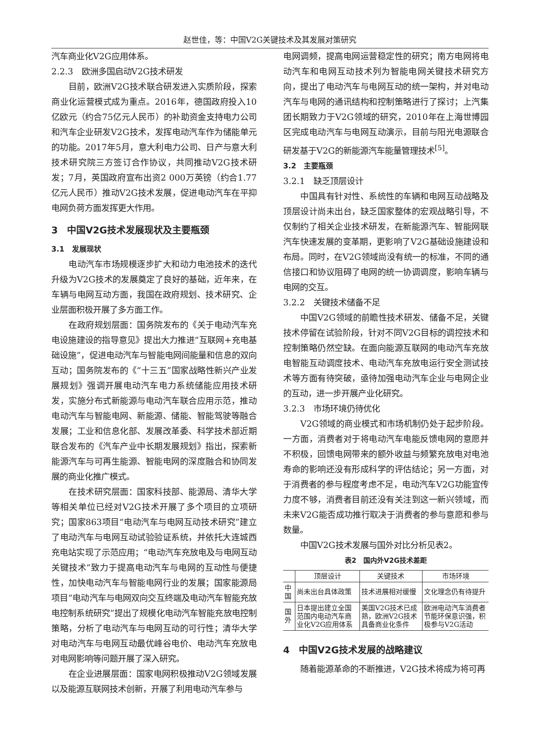赵世佳，等：中国V2G关键技术及其发展对策研究
汽车商业化V2G应用体系。
2.2.3　欧洲多国启动V2G技术研发
目前，欧洲V2G技术联合研发进入实质阶段，探索商业化运营模式成为重点。2016年，德国政府投入10亿欧元（约合75亿元人民币）的补助资金支持电力公司和汽车企业研发V2G技术，发挥电动汽车作为储能单元的功能。2017年5月，意大利电力公司、日产与意大利技术研究院三方签订合作协议，共同推动V2G技术研发；7月，英国政府宣布出资2 000万英镑（约合1.77亿元人民币）推动V2G技术发展，促进电动汽车在平抑电网负荷方面发挥更大作用。
3　中国V2G技术发展现状及主要瓶颈
3.1　发展现状
电动汽车市场规模逐步扩大和动力电池技术的迭代升级为V2G技术的发展奠定了良好的基础，近年来，在车辆与电网互动方面，我国在政府规划、技术研究、企业层面积极开展了多方面工作。
在政府规划层面：国务院发布的《关于电动汽车充电设施建设的指导意见》提出大力推进“互联网+充电基础设施”，促进电动汽车与智能电网间能量和信息的双向互动；国务院发布的《“十三五”国家战略性新兴产业发展规划》强调开展电动汽车电力系统储能应用技术研发，实施分布式新能源与电动汽车联合应用示范，推动电动汽车与智能电网、新能源、储能、智能驾驶等融合发展；工业和信息化部、发展改革委、科学技术部近期联合发布的《汽车产业中长期发展规划》指出，探索新能源汽车与可再生能源、智能电网的深度融合和协同发展的商业化推广模式。
在技术研究层面：国家科技部、能源局、清华大学等相关单位已经对V2G技术开展了多个项目的立项研究；国家863项目“电动汽车与电网互动技术研究”建立了电动汽车与电网互动试验验证系统，并依托大连城西充电站实现了示范应用；“电动汽车充放电及与电网互动关键技术”致力于提高电动汽车与电网的互动性与便捷性，加快电动汽车与智能电网行业的发展；国家能源局项目“电动汽车与电网双向交互终端及电动汽车智能充放电控制系统研究”提出了规模化电动汽车智能充放电控制策略，分析了电动汽车与电网互动的可行性；清华大学对电动汽车与电网互动最优峰谷电价、电动汽车充放电对电网影响等问题开展了深入研究。
在企业进展层面：国家电网积极推动V2G领域发展以及能源互联网技术创新，开展了利用电动汽车参与
电网调频，提高电网运营稳定性的研究；南方电网将电动汽车和电网互动技术列为智能电网关键技术研究方向，提出了电动汽车与电网互动的统一架构，并对电动汽车与电网的通讯结构和控制策略进行了探讨；上汽集团长期致力于V2G领域的研究，2010年在上海世博园区完成电动汽车与电网互动演示，目前与阳光电源联合研发基于V2G的新能源汽车能量管理技术<sup>[5]</sup>。
3.2　主要瓶颈
3.2.1　缺乏顶层设计
中国具有针对性、系统性的车辆和电网互动战略及顶层设计尚未出台，缺乏国家整体的宏观战略引导，不仅制约了相关企业技术研发，在新能源汽车、智能网联汽车快速发展的变革期，更影响了V2G基础设施建设和布局。同时，在V2G领域尚没有统一的标准，不同的通信接口和协议阻碍了电网的统一协调调度，影响车辆与电网的交互。
3.2.2　关键技术储备不足
中国V2G领域的前瞻性技术研发、储备不足，关键技术停留在试验阶段，针对不同V2G目标的调控技术和控制策略仍然空缺。在面向能源互联网的电动汽车充放电智能互动调度技术、电动汽车充放电运行安全测试技术等方面有待突破，亟待加强电动汽车企业与电网企业的互动，进一步开展产业化研究。
3.2.3　市场环境仍待优化
V2G领域的商业模式和市场机制仍处于起步阶段。一方面，消费者对于将电动汽车电能反馈电网的意愿并不积极，回馈电网带来的额外收益与频繁充放电对电池寿命的影响还没有形成科学的评估结论；另一方面，对于消费者的参与程度考虑不足，电动汽车V2G功能宣传力度不够，消费者目前还没有关注到这一新兴领域，而未来V2G能否成功推行取决于消费者的参与意愿和参与数量。
中国V2G技术发展与国外对比分析见表2。
表2　国内外V2G技术差距
| | 顶层设计 | 关键技术 | 市场环境 |
| --- | --- | --- | --- |
| 中国 | 尚未出台具体政策 | 技术进展相对缓慢 | 文化理念仍有待提升 |
| 国外 | 日本提出建立全国范围内电动汽车商业化V2G应用体系 | 美国V2G技术已成熟，欧洲V2G技术具备商业化条件 | 欧洲电动汽车消费者节能环保意识强，积极参与V2G活动 |
4　中国V2G技术发展的战略建议
随着能源革命的不断推进，V2G技术将成为将可再